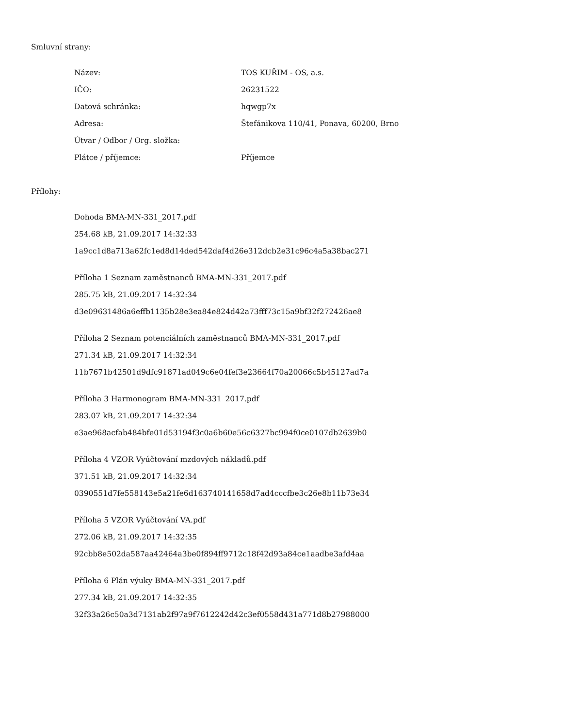Smluvní strany:
| Název: | TOS KUŘIM - OS, a.s. |
| IČO: | 26231522 |
| Datová schránka: | hqwgp7x |
| Adresa: | Štefánikova 110/41, Ponava, 60200, Brno |
| Útvar / Odbor / Org. složka: | |
| Plátce / příjemce: | Příjemce |
Přílohy:
Dohoda BMA-MN-331_2017.pdf
254.68 kB, 21.09.2017 14:32:33
1a9cc1d8a713a62fc1ed8d14ded542daf4d26e312dcb2e31c96c4a5a38bac271
Příloha 1 Seznam zaměstnanců BMA-MN-331_2017.pdf
285.75 kB, 21.09.2017 14:32:34
d3e09631486a6effb1135b28e3ea84e824d42a73fff73c15a9bf32f272426ae8
Příloha 2 Seznam potenciálních zaměstnanců BMA-MN-331_2017.pdf
271.34 kB, 21.09.2017 14:32:34
11b7671b42501d9dfc91871ad049c6e04fef3e23664f70a20066c5b45127ad7a
Příloha 3 Harmonogram BMA-MN-331_2017.pdf
283.07 kB, 21.09.2017 14:32:34
e3ae968acfab484bfe01d53194f3c0a6b60e56c6327bc994f0ce0107db2639b0
Příloha 4 VZOR Vyúčtování mzdových nákladů.pdf
371.51 kB, 21.09.2017 14:32:34
0390551d7fe558143e5a21fe6d163740141658d7ad4cccfbe3c26e8b11b73e34
Příloha 5 VZOR Vyúčtování VA.pdf
272.06 kB, 21.09.2017 14:32:35
92cbb8e502da587aa42464a3be0f894ff9712c18f42d93a84ce1aadbe3afd4aa
Příloha 6 Plán výuky BMA-MN-331_2017.pdf
277.34 kB, 21.09.2017 14:32:35
32f33a26c50a3d7131ab2f97a9f7612242d42c3ef0558d431a771d8b27988000